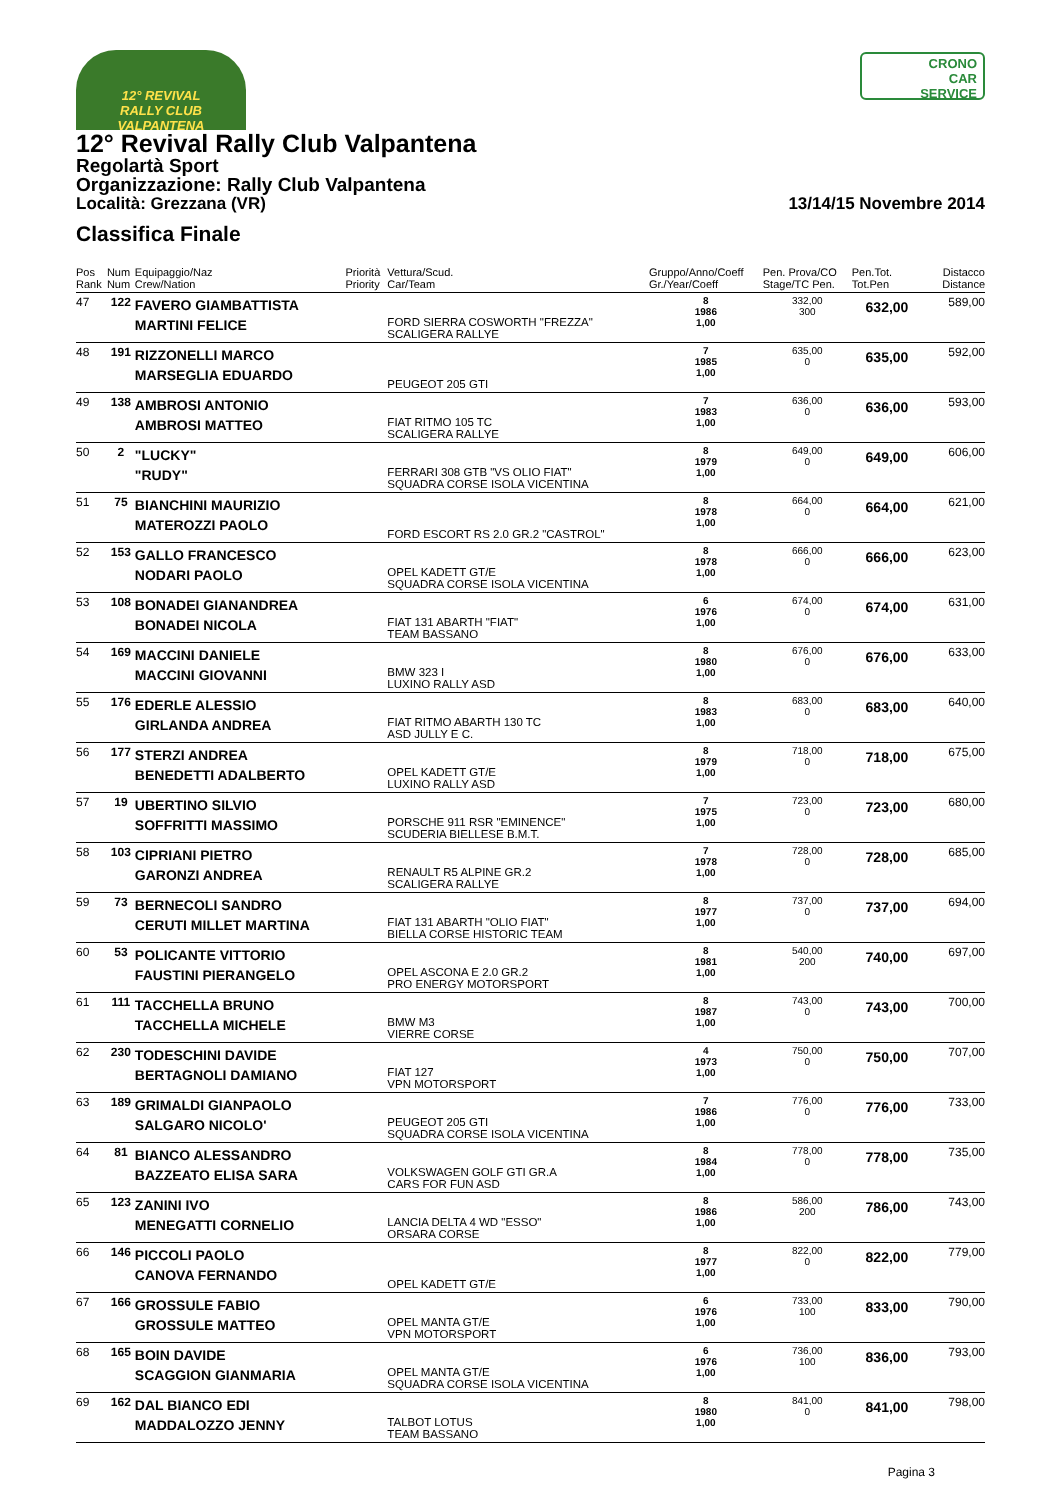12° REVIVAL
RALLY CLUB VALPANTENA
CRONO
CAR
SERVICE
12° Revival Rally Club Valpantena
Regolartà Sport
Organizzazione: Rally Club Valpantena
Località: Grezzana (VR) 13/14/15 Novembre 2014
Classifica Finale
| Pos Rank | Num Num | Equipaggio/Naz Crew/Nation | Priorità Priority | Vettura/Scud. Car/Team | Gruppo/Anno/Coeff Gr./Year/Coeff | Pen. Prova/CO Stage/TC Pen. | Pen.Tot. Tot.Pen | Distacco Distance |
| --- | --- | --- | --- | --- | --- | --- | --- | --- |
| 47 | 122 | FAVERO GIAMBATTISTA MARTINI FELICE | | FORD SIERRA COSWORTH "FREZZA" SCALIGERA RALLYE | 8 1986 1,00 | 332,00 300 | 632,00 | 589,00 |
| 48 | 191 | RIZZONELLI MARCO MARSEGLIA EDUARDO | | PEUGEOT 205 GTI | 7 1985 1,00 | 635,00 0 | 635,00 | 592,00 |
| 49 | 138 | AMBROSI ANTONIO AMBROSI MATTEO | | FIAT RITMO 105 TC SCALIGERA RALLYE | 7 1983 1,00 | 636,00 0 | 636,00 | 593,00 |
| 50 | 2 | "LUCKY" "RUDY" | | FERRARI 308 GTB "VS OLIO FIAT" SQUADRA CORSE ISOLA VICENTINA | 8 1979 1,00 | 649,00 0 | 649,00 | 606,00 |
| 51 | 75 | BIANCHINI MAURIZIO MATEROZZI PAOLO | | FORD ESCORT RS 2.0 GR.2 "CASTROL" | 8 1978 1,00 | 664,00 0 | 664,00 | 621,00 |
| 52 | 153 | GALLO FRANCESCO NODARI PAOLO | | OPEL KADETT GT/E SQUADRA CORSE ISOLA VICENTINA | 8 1978 1,00 | 666,00 0 | 666,00 | 623,00 |
| 53 | 108 | BONADEI GIANANDREA BONADEI NICOLA | | FIAT 131 ABARTH "FIAT" TEAM BASSANO | 6 1976 1,00 | 674,00 0 | 674,00 | 631,00 |
| 54 | 169 | MACCINI DANIELE MACCINI GIOVANNI | | BMW 323 I LUXINO RALLY ASD | 8 1980 1,00 | 676,00 0 | 676,00 | 633,00 |
| 55 | 176 | EDERLE ALESSIO GIRLANDA ANDREA | | FIAT RITMO ABARTH 130 TC ASD JULLY E C. | 8 1983 1,00 | 683,00 0 | 683,00 | 640,00 |
| 56 | 177 | STERZI ANDREA BENEDETTI ADALBERTO | | OPEL KADETT GT/E LUXINO RALLY ASD | 8 1979 1,00 | 718,00 0 | 718,00 | 675,00 |
| 57 | 19 | UBERTINO SILVIO SOFFRITTI MASSIMO | | PORSCHE 911 RSR "EMINENCE" SCUDERIA BIELLESE B.M.T. | 7 1975 1,00 | 723,00 0 | 723,00 | 680,00 |
| 58 | 103 | CIPRIANI PIETRO GARONZI ANDREA | | RENAULT R5 ALPINE GR.2 SCALIGERA RALLYE | 7 1978 1,00 | 728,00 0 | 728,00 | 685,00 |
| 59 | 73 | BERNECOLI SANDRO CERUTI MILLET MARTINA | | FIAT 131 ABARTH "OLIO FIAT" BIELLA CORSE HISTORIC TEAM | 8 1977 1,00 | 737,00 0 | 737,00 | 694,00 |
| 60 | 53 | POLICANTE VITTORIO FAUSTINI PIERANGELO | | OPEL ASCONA E 2.0 GR.2 PRO ENERGY MOTORSPORT | 8 1981 1,00 | 540,00 200 | 740,00 | 697,00 |
| 61 | 111 | TACCHELLA BRUNO TACCHELLA MICHELE | | BMW M3 VIERRE CORSE | 8 1987 1,00 | 743,00 0 | 743,00 | 700,00 |
| 62 | 230 | TODESCHINI DAVIDE BERTAGNOLI DAMIANO | | FIAT 127 VPN MOTORSPORT | 4 1973 1,00 | 750,00 0 | 750,00 | 707,00 |
| 63 | 189 | GRIMALDI GIANPAOLO SALGARO NICOLO' | | PEUGEOT 205 GTI SQUADRA CORSE ISOLA VICENTINA | 7 1986 1,00 | 776,00 0 | 776,00 | 733,00 |
| 64 | 81 | BIANCO ALESSANDRO BAZZEATO ELISA SARA | | VOLKSWAGEN GOLF GTI GR.A CARS FOR FUN ASD | 8 1984 1,00 | 778,00 0 | 778,00 | 735,00 |
| 65 | 123 | ZANINI IVO MENEGATTI CORNELIO | | LANCIA DELTA 4 WD "ESSO" ORSARA CORSE | 8 1986 1,00 | 586,00 200 | 786,00 | 743,00 |
| 66 | 146 | PICCOLI PAOLO CANOVA FERNANDO | | OPEL KADETT GT/E | 8 1977 1,00 | 822,00 0 | 822,00 | 779,00 |
| 67 | 166 | GROSSULE FABIO GROSSULE MATTEO | | OPEL MANTA GT/E VPN MOTORSPORT | 6 1976 1,00 | 733,00 100 | 833,00 | 790,00 |
| 68 | 165 | BOIN DAVIDE SCAGGION GIANMARIA | | OPEL MANTA GT/E SQUADRA CORSE ISOLA VICENTINA | 6 1976 1,00 | 736,00 100 | 836,00 | 793,00 |
| 69 | 162 | DAL BIANCO EDI MADDALOZZO JENNY | | TALBOT LOTUS TEAM BASSANO | 8 1980 1,00 | 841,00 0 | 841,00 | 798,00 |
Pagina 3